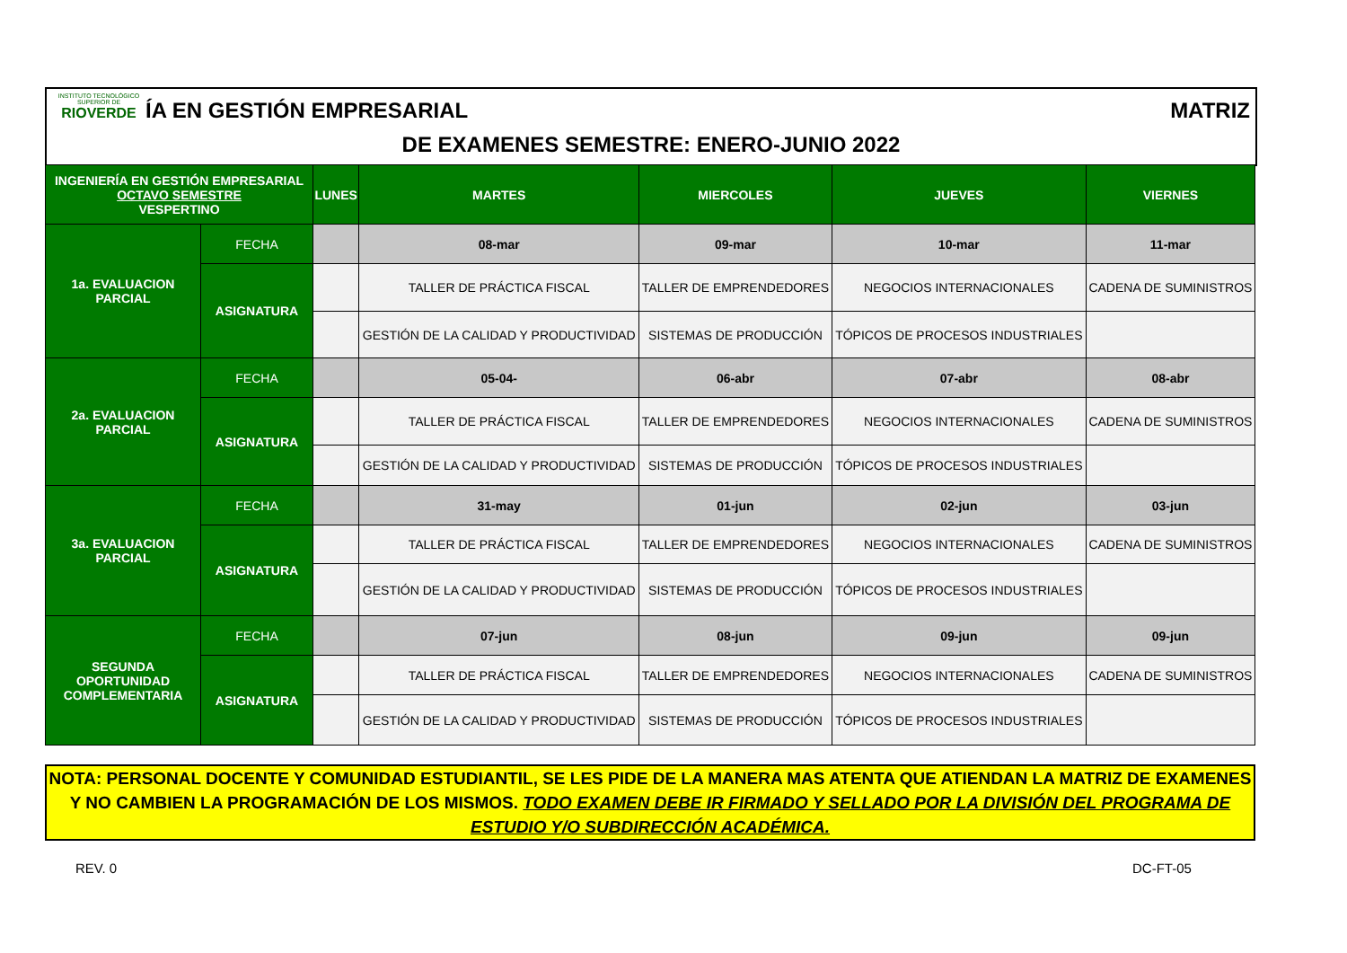INSTITUTO TECNOLÓGICO SUPERIOR DE
RIOVERDE
ÍA EN GESTIÓN EMPRESARIAL MATRIZ
DE EXAMENES SEMESTRE: ENERO-JUNIO 2022
| INGENIERÍA EN GESTIÓN EMPRESARIAL OCTAVO SEMESTRE VESPERTINO | | LUNES | MARTES | MIERCOLES | JUEVES | VIERNES |
| --- | --- | --- | --- | --- | --- | --- |
| 1a. EVALUACION PARCIAL | FECHA | | 08-mar | 09-mar | 10-mar | 11-mar |
| | ASIGNATURA | | TALLER DE PRÁCTICA FISCAL | TALLER DE EMPRENDEDORES | NEGOCIOS INTERNACIONALES | CADENA DE SUMINISTROS |
| | | | GESTIÓN DE LA CALIDAD Y PRODUCTIVIDAD | SISTEMAS DE PRODUCCIÓN | TÓPICOS DE PROCESOS INDUSTRIALES | |
| 2a. EVALUACION PARCIAL | FECHA | | 05-04- | 06-abr | 07-abr | 08-abr |
| | ASIGNATURA | | TALLER DE PRÁCTICA FISCAL | TALLER DE EMPRENDEDORES | NEGOCIOS INTERNACIONALES | CADENA DE SUMINISTROS |
| | | | GESTIÓN DE LA CALIDAD Y PRODUCTIVIDAD | SISTEMAS DE PRODUCCIÓN | TÓPICOS DE PROCESOS INDUSTRIALES | |
| 3a. EVALUACION PARCIAL | FECHA | | 31-may | 01-jun | 02-jun | 03-jun |
| | ASIGNATURA | | TALLER DE PRÁCTICA FISCAL | TALLER DE EMPRENDEDORES | NEGOCIOS INTERNACIONALES | CADENA DE SUMINISTROS |
| | | | GESTIÓN DE LA CALIDAD Y PRODUCTIVIDAD | SISTEMAS DE PRODUCCIÓN | TÓPICOS DE PROCESOS INDUSTRIALES | |
| SEGUNDA OPORTUNIDAD COMPLEMENTARIA | FECHA | | 07-jun | 08-jun | 09-jun | 09-jun |
| | ASIGNATURA | | TALLER DE PRÁCTICA FISCAL | TALLER DE EMPRENDEDORES | NEGOCIOS INTERNACIONALES | CADENA DE SUMINISTROS |
| | | | GESTIÓN DE LA CALIDAD Y PRODUCTIVIDAD | SISTEMAS DE PRODUCCIÓN | TÓPICOS DE PROCESOS INDUSTRIALES | |
NOTA: PERSONAL DOCENTE Y COMUNIDAD ESTUDIANTIL, SE LES PIDE DE LA MANERA MAS ATENTA QUE ATIENDAN LA MATRIZ DE EXAMENES Y NO CAMBIEN LA PROGRAMACIÓN DE LOS MISMOS. TODO EXAMEN DEBE IR FIRMADO Y SELLADO POR LA DIVISIÓN DEL PROGRAMA DE ESTUDIO Y/O SUBDIRECCIÓN ACADÉMICA.
REV. 0 DC-FT-05